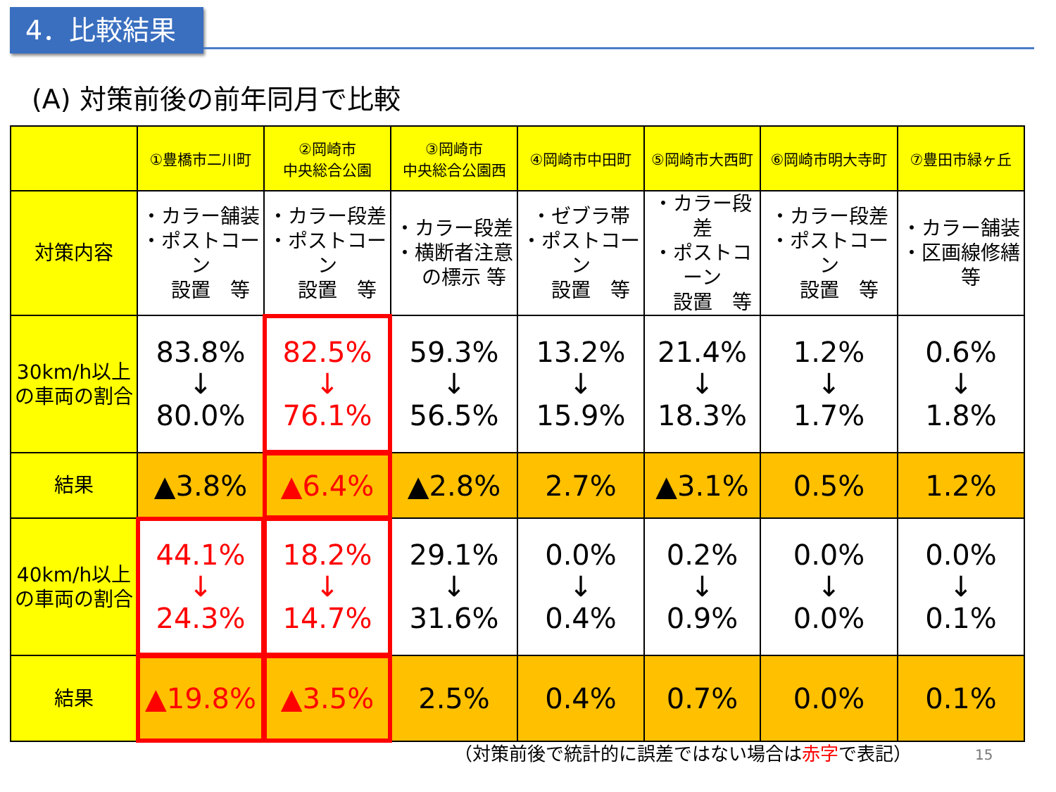4．比較結果
(A) 対策前後の前年同月で比較
| | ①豊橋市二川町 | ②岡崎市 中央総合公園 | ③岡崎市 中央総合公園西 | ④岡崎市中田町 | ⑤岡崎市大西町 | ⑥岡崎市明大寺町 | ⑦豊田市緑ヶ丘 |
| 対策内容 | ・カラー舗装 ・ポストコーン 設置 等 | ・カラー段差 ・ポストコーン 設置 等 | ・カラー段差 ・横断者注意 の標示 等 | ・ゼブラ帯 ・ポストコーン 設置 等 | ・カラー段差 ・ポストコーン 設置 等 | ・カラー段差 ・ポストコーン 設置 等 | ・カラー舗装 ・区画線修繕 等 |
| 30km/h以上 の車両の割合 | 83.8% ↓ 80.0% | 82.5% ↓ 76.1% | 59.3% ↓ 56.5% | 13.2% ↓ 15.9% | 21.4% ↓ 18.3% | 1.2% ↓ 1.7% | 0.6% ↓ 1.8% |
| 結果 | ▲3.8% | ▲6.4% | ▲2.8% | 2.7% | ▲3.1% | 0.5% | 1.2% |
| 40km/h以上 の車両の割合 | 44.1% ↓ 24.3% | 18.2% ↓ 14.7% | 29.1% ↓ 31.6% | 0.0% ↓ 0.4% | 0.2% ↓ 0.9% | 0.0% ↓ 0.0% | 0.0% ↓ 0.1% |
| 結果 | ▲19.8% | ▲3.5% | 2.5% | 0.4% | 0.7% | 0.0% | 0.1% |
（対策前後で統計的に誤差ではない場合は赤字で表記）
15